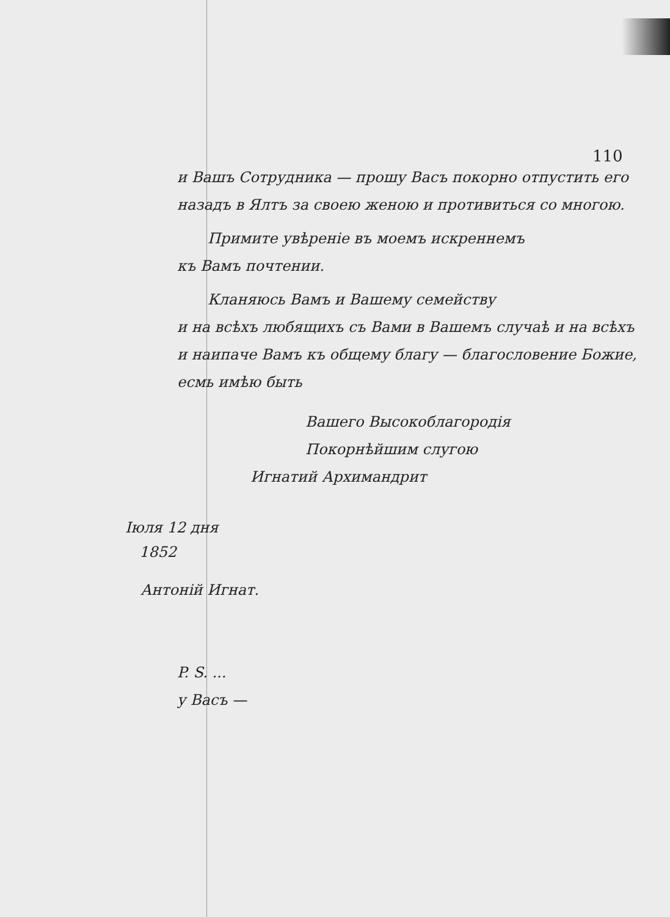110
и Вашъ Сотрудника — прошу Васъ покорно отпустить его назадъ в Ялтъ за своею женою и противиться со многою.
Примите увѣреніе въ моемъ искреннемъ
къ Вамъ почтении.
Кланяюсь Вамъ и Вашему семейству
и на всѣхъ любящихъ съ Вами в Вашемъ случаѣ и на всѣхъ и наипаче Вамъ къ общему благу — благословение Божие, есмь имѣю быть
Вашего Высокоблагородія
Покорнѣйшим слугою
Игнатий Архимандрит
Іюля 12 дня
1852
Антоній Игнат.
P. S. ...
у Васъ —